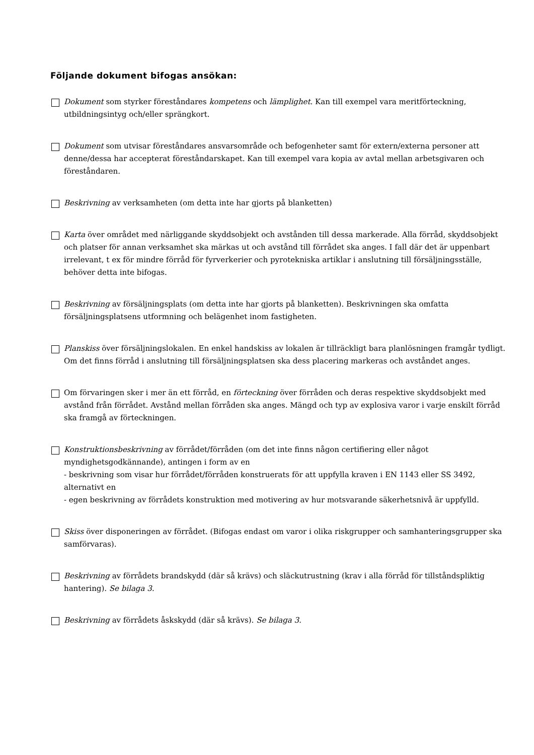Följande dokument bifogas ansökan:
Dokument som styrker föreståndares kompetens och lämplighet. Kan till exempel vara meritförteckning, utbildningsintyg och/eller sprängkort.
Dokument som utvisar föreståndares ansvarsområde och befogenheter samt för extern/externa personer att denne/dessa har accepterat föreståndarskapet. Kan till exempel vara kopia av avtal mellan arbetsgivaren och föreståndaren.
Beskrivning av verksamheten (om detta inte har gjorts på blanketten)
Karta över området med närliggande skyddsobjekt och avstånden till dessa markerade. Alla förråd, skyddsobjekt och platser för annan verksamhet ska märkas ut och avstånd till förrådet ska anges. I fall där det är uppenbart irrelevant, t ex för mindre förråd för fyrverkerier och pyrotekniska artiklar i anslutning till försäljningsställe, behöver detta inte bifogas.
Beskrivning av försäljningsplats (om detta inte har gjorts på blanketten). Beskrivningen ska omfatta försäljningsplatsens utformning och belägenhet inom fastigheten.
Planskiss över försäljningslokalen. En enkel handskiss av lokalen är tillräckligt bara planlösningen framgår tydligt. Om det finns förråd i anslutning till försäljningsplatsen ska dess placering markeras och avståndet anges.
Om förvaringen sker i mer än ett förråd, en förteckning över förråden och deras respektive skyddsobjekt med avstånd från förrådet. Avstånd mellan förråden ska anges. Mängd och typ av explosiva varor i varje enskilt förråd ska framgå av förteckningen.
Konstruktionsbeskrivning av förrådet/förråden (om det inte finns någon certifiering eller något myndighetsgodkännande), antingen i form av en
- beskrivning som visar hur förrådet/förråden konstruerats för att uppfylla kraven i EN 1143 eller SS 3492, alternativt en
- egen beskrivning av förrådets konstruktion med motivering av hur motsvarande säkerhetsnivå är uppfylld.
Skiss över disponeringen av förrådet. (Bifogas endast om varor i olika riskgrupper och samhanteringsgrupper ska samförvaras).
Beskrivning av förrådets brandskydd (där så krävs) och släckutrustning (krav i alla förråd för tillståndspliktig hantering). Se bilaga 3.
Beskrivning av förrådets åskskydd (där så krävs). Se bilaga 3.